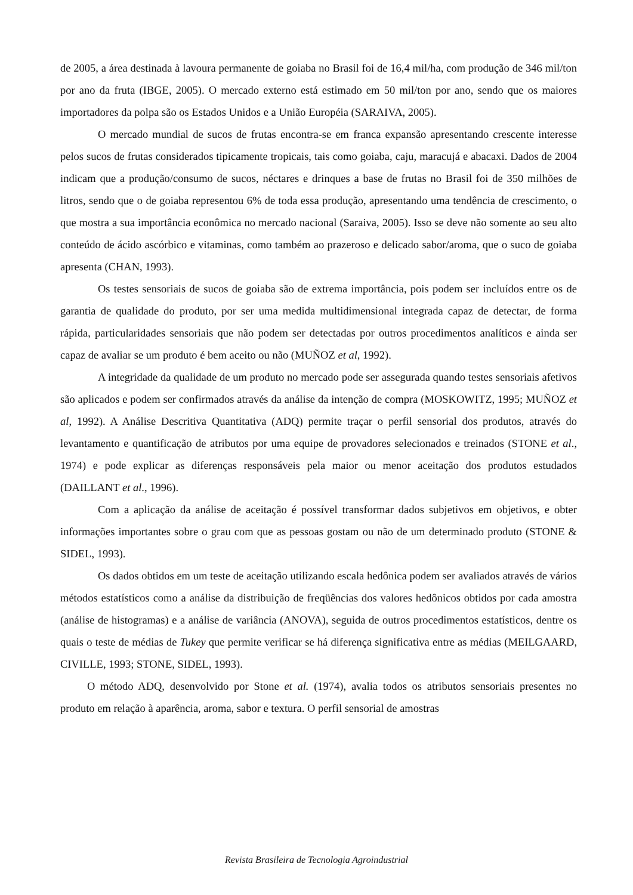de 2005, a área destinada à lavoura permanente de goiaba no Brasil foi de 16,4 mil/ha, com produção de 346 mil/ton por ano da fruta (IBGE, 2005). O mercado externo está estimado em 50 mil/ton por ano, sendo que os maiores importadores da polpa são os Estados Unidos e a União Européia (SARAIVA, 2005).
O mercado mundial de sucos de frutas encontra-se em franca expansão apresentando crescente interesse pelos sucos de frutas considerados tipicamente tropicais, tais como goiaba, caju, maracujá e abacaxi. Dados de 2004 indicam que a produção/consumo de sucos, néctares e drinques a base de frutas no Brasil foi de 350 milhões de litros, sendo que o de goiaba representou 6% de toda essa produção, apresentando uma tendência de crescimento, o que mostra a sua importância econômica no mercado nacional (Saraiva, 2005). Isso se deve não somente ao seu alto conteúdo de ácido ascórbico e vitaminas, como também ao prazeroso e delicado sabor/aroma, que o suco de goiaba apresenta (CHAN, 1993).
Os testes sensoriais de sucos de goiaba são de extrema importância, pois podem ser incluídos entre os de garantia de qualidade do produto, por ser uma medida multidimensional integrada capaz de detectar, de forma rápida, particularidades sensoriais que não podem ser detectadas por outros procedimentos analíticos e ainda ser capaz de avaliar se um produto é bem aceito ou não (MUÑOZ et al, 1992).
A integridade da qualidade de um produto no mercado pode ser assegurada quando testes sensoriais afetivos são aplicados e podem ser confirmados através da análise da intenção de compra (MOSKOWITZ, 1995; MUÑOZ et al, 1992). A Análise Descritiva Quantitativa (ADQ) permite traçar o perfil sensorial dos produtos, através do levantamento e quantificação de atributos por uma equipe de provadores selecionados e treinados (STONE et al., 1974) e pode explicar as diferenças responsáveis pela maior ou menor aceitação dos produtos estudados (DAILLANT et al., 1996).
Com a aplicação da análise de aceitação é possível transformar dados subjetivos em objetivos, e obter informações importantes sobre o grau com que as pessoas gostam ou não de um determinado produto (STONE & SIDEL, 1993).
Os dados obtidos em um teste de aceitação utilizando escala hedônica podem ser avaliados através de vários métodos estatísticos como a análise da distribuição de freqüências dos valores hedônicos obtidos por cada amostra (análise de histogramas) e a análise de variância (ANOVA), seguida de outros procedimentos estatísticos, dentre os quais o teste de médias de Tukey que permite verificar se há diferença significativa entre as médias (MEILGAARD, CIVILLE, 1993; STONE, SIDEL, 1993).
O método ADQ, desenvolvido por Stone et al. (1974), avalia todos os atributos sensoriais presentes no produto em relação à aparência, aroma, sabor e textura. O perfil sensorial de amostras
Revista Brasileira de Tecnologia Agroindustrial